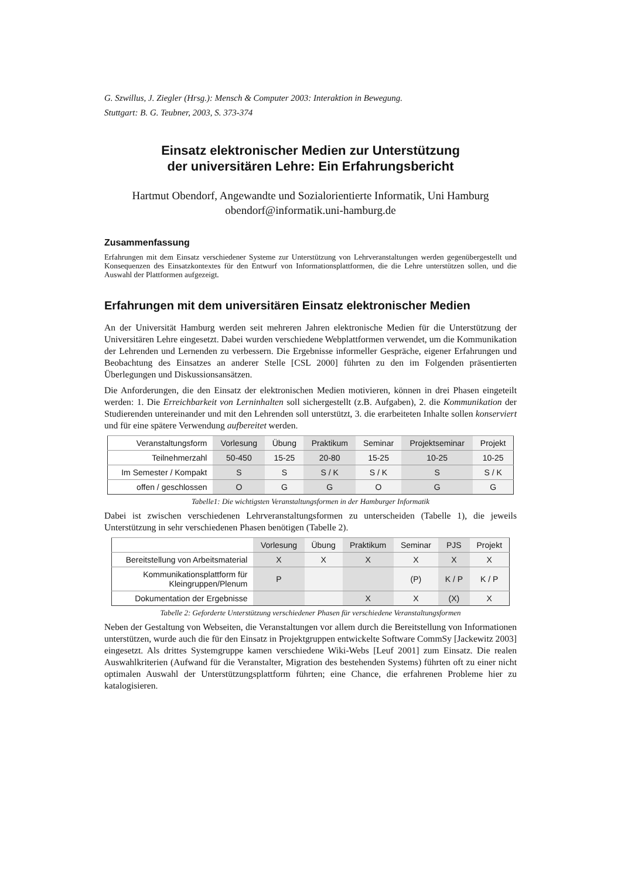G. Szwillus, J. Ziegler (Hrsg.): Mensch & Computer 2003: Interaktion in Bewegung.
Stuttgart: B. G. Teubner, 2003, S. 373-374
Einsatz elektronischer Medien zur Unterstützung
der universitären Lehre: Ein Erfahrungsbericht
Hartmut Obendorf, Angewandte und Sozialorientierte Informatik, Uni Hamburg
obendorf@informatik.uni-hamburg.de
Zusammenfassung
Erfahrungen mit dem Einsatz verschiedener Systeme zur Unterstützung von Lehrveranstaltungen werden gegenübergestellt und Konsequenzen des Einsatzkontextes für den Entwurf von Informationsplattformen, die die Lehre unterstützen sollen, und die Auswahl der Plattformen aufgezeigt.
Erfahrungen mit dem universitären Einsatz elektronischer Medien
An der Universität Hamburg werden seit mehreren Jahren elektronische Medien für die Unterstützung der Universitären Lehre eingesetzt. Dabei wurden verschiedene Webplattformen verwendet, um die Kommunikation der Lehrenden und Lernenden zu verbessern. Die Ergebnisse informeller Gespräche, eigener Erfahrungen und Beobachtung des Einsatzes an anderer Stelle [CSL 2000] führten zu den im Folgenden präsentierten Überlegungen und Diskussionsansätzen.
Die Anforderungen, die den Einsatz der elektronischen Medien motivieren, können in drei Phasen eingeteilt werden: 1. Die Erreichbarkeit von Lerninhalten soll sichergestellt (z.B. Aufgaben), 2. die Kommunikation der Studierenden untereinander und mit den Lehrenden soll unterstützt, 3. die erarbeiteten Inhalte sollen konserviert und für eine spätere Verwendung aufbereitet werden.
| Veranstaltungsform | Vorlesung | Übung | Praktikum | Seminar | Projektseminar | Projekt |
| --- | --- | --- | --- | --- | --- | --- |
| Teilnehmerzahl | 50-450 | 15-25 | 20-80 | 15-25 | 10-25 | 10-25 |
| Im Semester / Kompakt | S | S | S / K | S / K | S | S / K |
| offen / geschlossen | O | G | G | O | G | G |
Tabelle1: Die wichtigsten Veranstaltungsformen in der Hamburger Informatik
Dabei ist zwischen verschiedenen Lehrveranstaltungsformen zu unterscheiden (Tabelle 1), die jeweils Unterstützung in sehr verschiedenen Phasen benötigen (Tabelle 2).
| | Vorlesung | Übung | Praktikum | Seminar | PJS | Projekt |
| --- | --- | --- | --- | --- | --- | --- |
| Bereitstellung von Arbeitsmaterial | X | X | X | X | X | X |
| Kommunikationsplattform für Kleingruppen/Plenum | P | | | (P) | K / P | K / P |
| Dokumentation der Ergebnisse | | | X | X | (X) | X |
Tabelle 2: Geforderte Unterstützung verschiedener Phasen für verschiedene Veranstaltungsformen
Neben der Gestaltung von Webseiten, die Veranstaltungen vor allem durch die Bereitstellung von Informationen unterstützen, wurde auch die für den Einsatz in Projektgruppen entwickelte Software CommSy [Jackewitz 2003] eingesetzt. Als drittes Systemgruppe kamen verschiedene Wiki-Webs [Leuf 2001] zum Einsatz. Die realen Auswahlkriterien (Aufwand für die Veranstalter, Migration des bestehenden Systems) führten oft zu einer nicht optimalen Auswahl der Unterstützungsplattform führten; eine Chance, die erfahrenen Probleme hier zu katalogisieren.